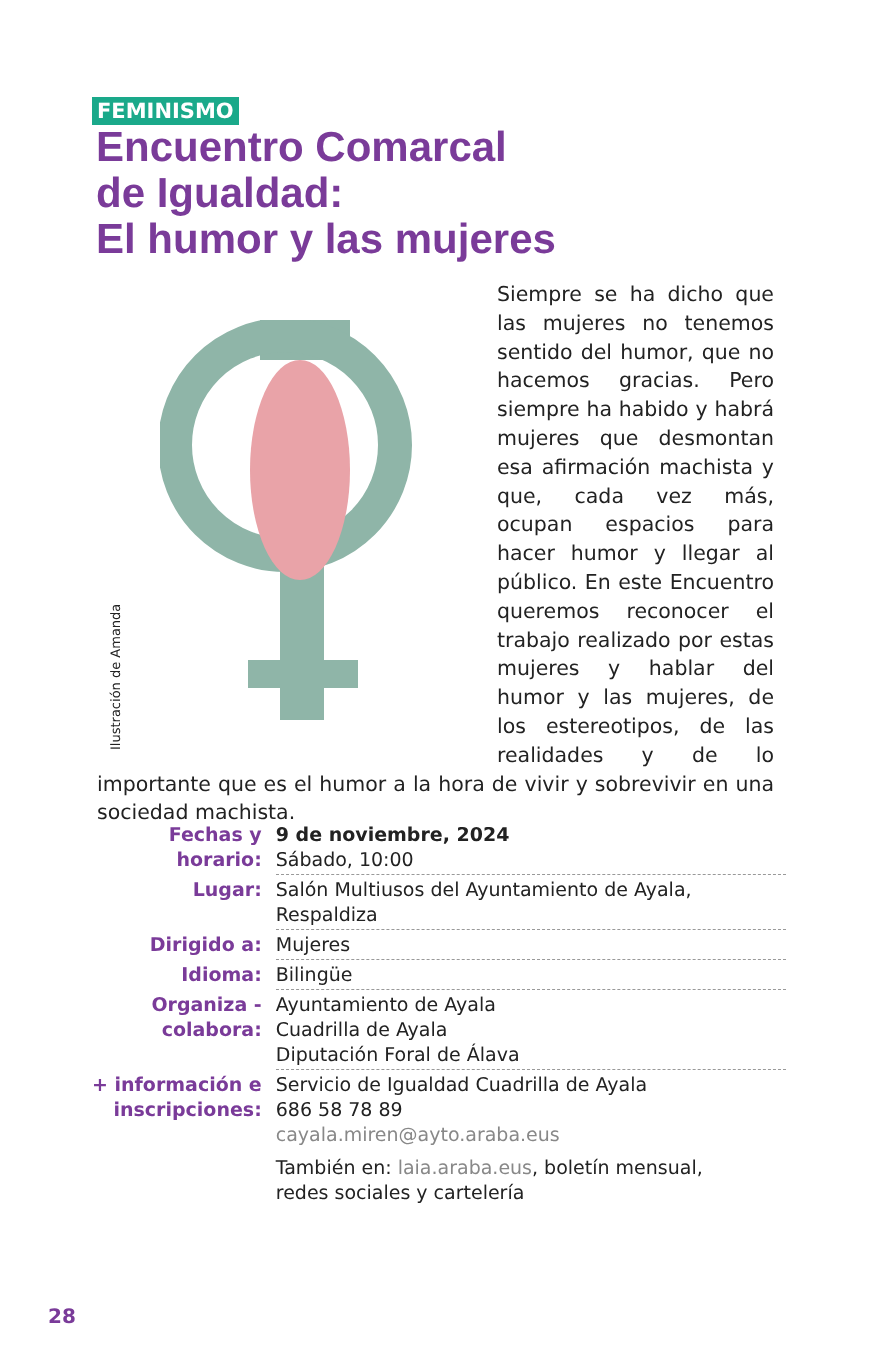FEMINISMO
Encuentro Comarcal
de Igualdad:
El humor y las mujeres
Ilustración de Amanda
Siempre se ha dicho que las mujeres no tenemos sentido del humor, que no hacemos gracias. Pero siempre ha habido y habrá mujeres que desmontan esa afirmación machista y que, cada vez más, ocupan espacios para hacer humor y llegar al público. En este Encuentro queremos reconocer el trabajo realizado por estas mujeres y hablar del humor y las mujeres, de los estereotipos, de las realidades y de lo importante que es el humor a la hora de vivir y sobrevivir en una sociedad machista.
| Fechas y horario: | 9 de noviembre, 2024 Sábado, 10:00 |
| Lugar: | Salón Multiusos del Ayuntamiento de Ayala, Respaldiza |
| Dirigido a: | Mujeres |
| Idioma: | Bilingüe |
| Organiza - colabora: | Ayuntamiento de Ayala Cuadrilla de Ayala Diputación Foral de Álava |
| + información e inscripciones: | Servicio de Igualdad Cuadrilla de Ayala 686 58 78 89 cayala.miren@ayto.araba.eus También en: laia.araba.eus , boletín mensual, redes sociales y cartelería |
28